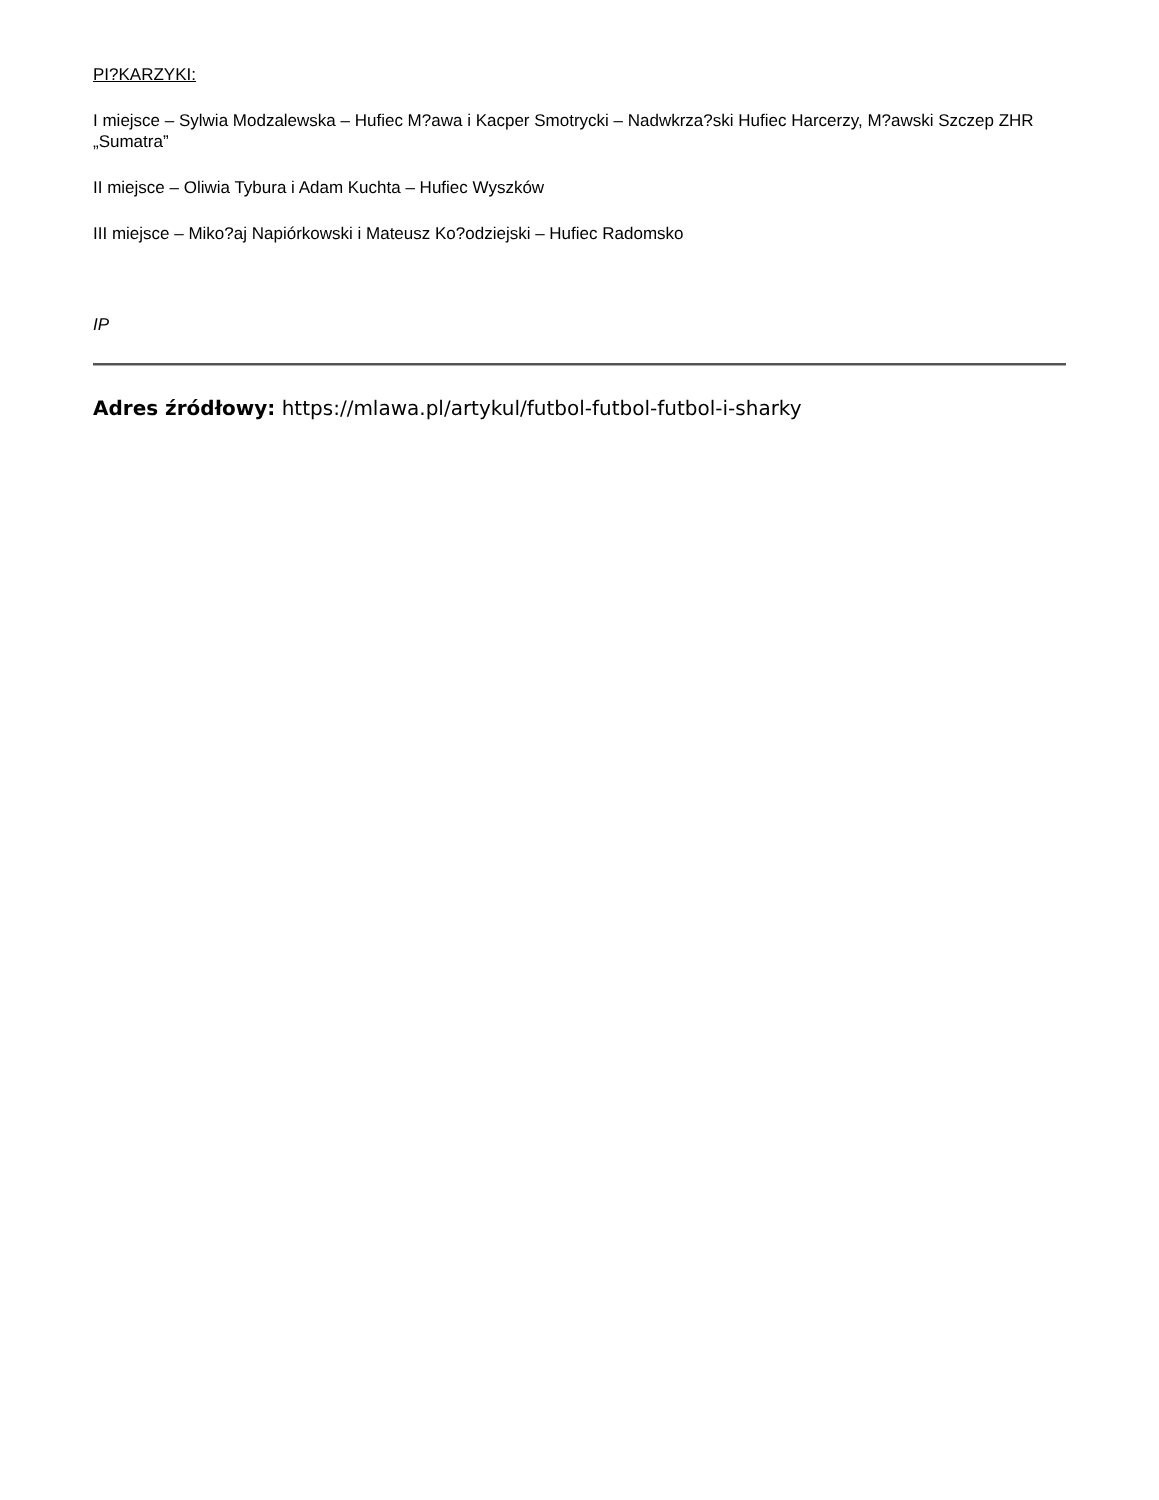PI?KARZYKI:
I miejsce – Sylwia Modzalewska – Hufiec M?awa i Kacper Smotrycki – Nadwkrza?ski Hufiec Harcerzy, M?awski Szczep ZHR „Sumatra”
II miejsce – Oliwia Tybura i Adam Kuchta – Hufiec Wyszków
III miejsce – Miko?aj Napiórkowski i Mateusz Ko?odziejski – Hufiec Radomsko
IP
Adres źródłowy: https://mlawa.pl/artykul/futbol-futbol-futbol-i-sharky